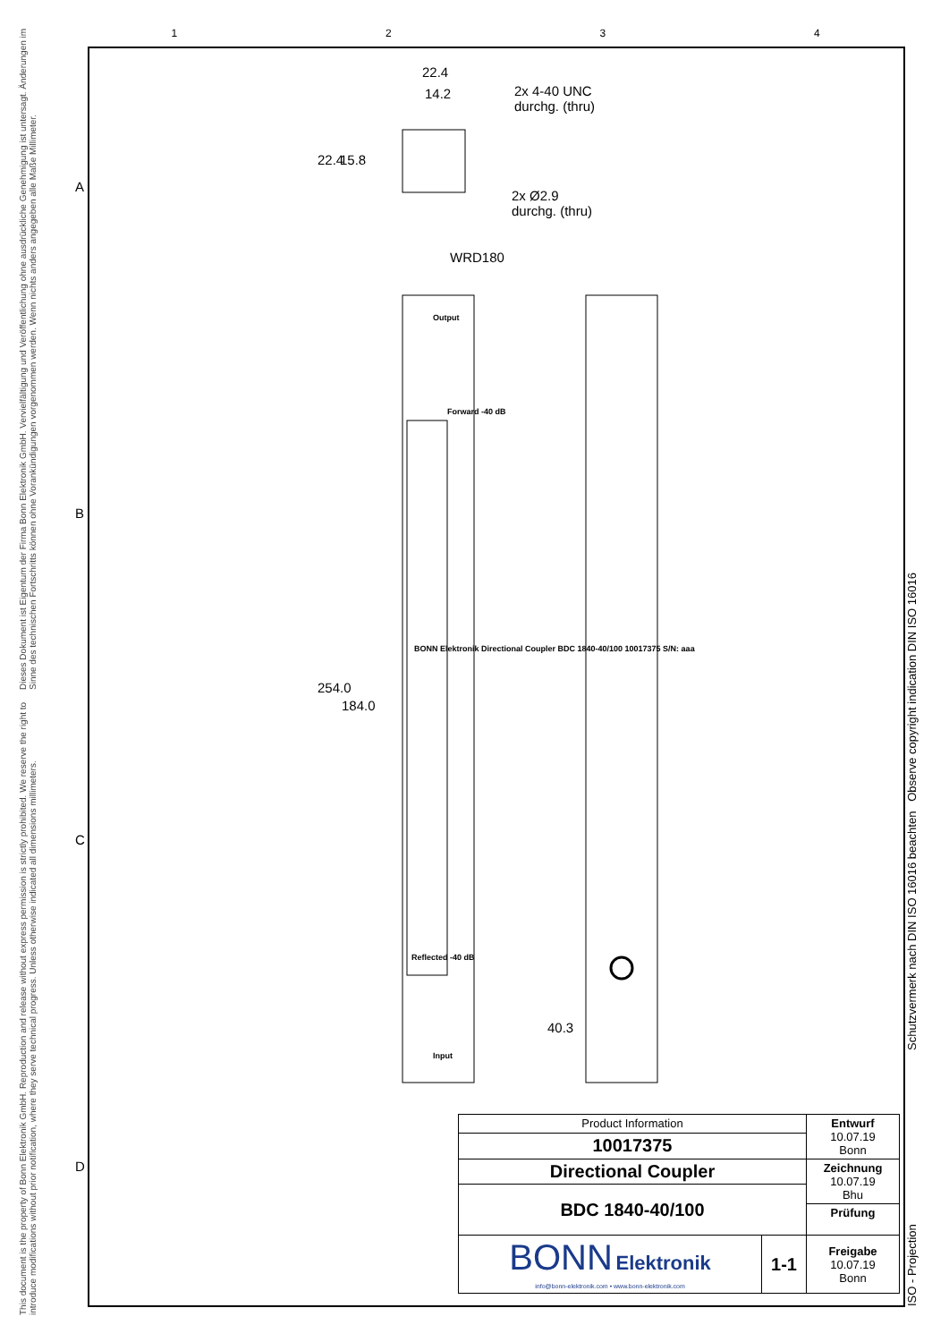1 2 3 4
This document is the property of Bonn Elektronik GmbH. Reproduction and release without express permission is strictly prohibited. We reserve the right to introduce modifications without prior notification, where they serve technical progress. Unless otherwise indicated all dimensions millimeters.
Dieses Dokument ist Eigentum der Firma Bonn Elektronik GmbH. Vervielfältigung und Veröffentlichung ohne ausdrückliche Genehmigung ist untersagt. Änderungen im Sinne des technischen Fortschritts können ohne Vorankündigungen vorgenommen werden. Wenn nichts anders angegeben alle Maße Millimeter.
A
B
C
D
22.4
14.2
2x 4-40 UNC
durchg. (thru)
22.4 15.8
2x Ø2.9
durchg. (thru)
WRD180
Output
Forward -40 dB
BONN Elektronik Directional Coupler BDC 1840-40/100 10017375 S/N: aaa
254.0
184.0
Reflected -40 dB
40.3
Input
ISO - Projection
Schutzvermerk nach DIN ISO 16016 beachten Observe copyright indication DIN ISO 16016
| Product Information | | Entwurf 10.07.19 Bonn |
| 10017375 | | |
| Directional Coupler | | Zeichnung 10.07.19 Bhu |
| BDC 1840-40/100 | | |
| | | Prüfung |
| BONN Elektronik info@bonn-elektronik.com • www.bonn-elektronik.com | 1-1 | Freigabe 10.07.19 Bonn |